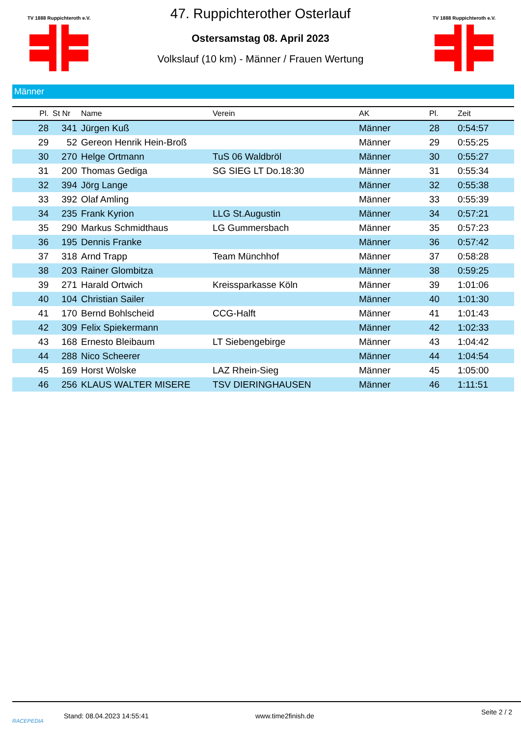TV 1888 Ruppichteroth e.V.
TV 1888 Ruppichteroth e.V.
47. Ruppichterother Osterlauf
Ostersamstag 08. April 2023
Volkslauf (10 km) - Männer / Frauen Wertung
Männer
| Pl. | St Nr | Name | Verein | AK | Pl. | Zeit |
| --- | --- | --- | --- | --- | --- | --- |
| 28 | 341 | Jürgen Kuß | | Männer | 28 | 0:54:57 |
| 29 | 52 | Gereon Henrik Hein-Broß | | Männer | 29 | 0:55:25 |
| 30 | 270 | Helge Ortmann | TuS 06 Waldbröl | Männer | 30 | 0:55:27 |
| 31 | 200 | Thomas Gediga | SG SIEG LT Do.18:30 | Männer | 31 | 0:55:34 |
| 32 | 394 | Jörg Lange | | Männer | 32 | 0:55:38 |
| 33 | 392 | Olaf Amling | | Männer | 33 | 0:55:39 |
| 34 | 235 | Frank Kyrion | LLG St.Augustin | Männer | 34 | 0:57:21 |
| 35 | 290 | Markus Schmidthaus | LG Gummersbach | Männer | 35 | 0:57:23 |
| 36 | 195 | Dennis Franke | | Männer | 36 | 0:57:42 |
| 37 | 318 | Arnd Trapp | Team Münchhof | Männer | 37 | 0:58:28 |
| 38 | 203 | Rainer Glombitza | | Männer | 38 | 0:59:25 |
| 39 | 271 | Harald Ortwich | Kreissparkasse Köln | Männer | 39 | 1:01:06 |
| 40 | 104 | Christian Sailer | | Männer | 40 | 1:01:30 |
| 41 | 170 | Bernd Bohlscheid | CCG-Halft | Männer | 41 | 1:01:43 |
| 42 | 309 | Felix Spiekermann | | Männer | 42 | 1:02:33 |
| 43 | 168 | Ernesto Bleibaum | LT Siebengebirge | Männer | 43 | 1:04:42 |
| 44 | 288 | Nico Scheerer | | Männer | 44 | 1:04:54 |
| 45 | 169 | Horst Wolske | LAZ Rhein-Sieg | Männer | 45 | 1:05:00 |
| 46 | 256 | KLAUS WALTER MISERE | TSV DIERINGHAUSEN | Männer | 46 | 1:11:51 |
RACEPEDIA
Stand: 08.04.2023 14:55:41 www.time2finish.de
Seite 2 / 2